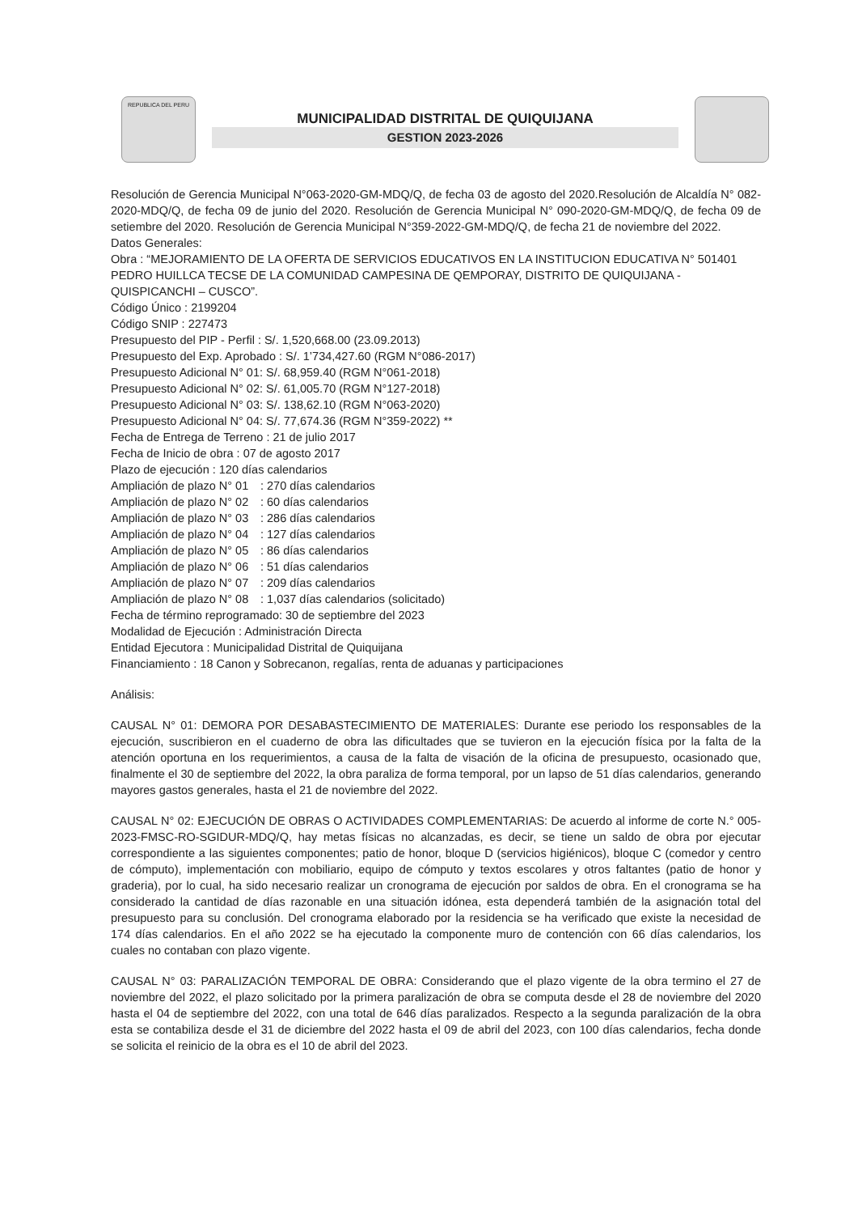REPUBLICA DEL PERU
MUNICIPALIDAD DISTRITAL DE QUIQUIJANA
GESTION 2023-2026
Resolución de Gerencia Municipal N°063-2020-GM-MDQ/Q, de fecha 03 de agosto del 2020.Resolución de Alcaldía N° 082-2020-MDQ/Q, de fecha 09 de junio del 2020. Resolución de Gerencia Municipal N° 090-2020-GM-MDQ/Q, de fecha 09 de setiembre del 2020. Resolución de Gerencia Municipal N°359-2022-GM-MDQ/Q, de fecha 21 de noviembre del 2022.
Datos Generales:
Obra : “MEJORAMIENTO DE LA OFERTA DE SERVICIOS EDUCATIVOS EN LA INSTITUCION EDUCATIVA N° 501401 PEDRO HUILLCA TECSE DE LA COMUNIDAD CAMPESINA DE QEMPORAY, DISTRITO DE QUIQUIJANA - QUISPICANCHI – CUSCO”.
Código Único : 2199204
Código SNIP : 227473
Presupuesto del PIP - Perfil : S/. 1,520,668.00 (23.09.2013)
Presupuesto del Exp. Aprobado : S/. 1’734,427.60 (RGM N°086-2017)
Presupuesto Adicional N° 01: S/. 68,959.40 (RGM N°061-2018)
Presupuesto Adicional N° 02: S/. 61,005.70 (RGM N°127-2018)
Presupuesto Adicional N° 03: S/. 138,62.10 (RGM N°063-2020)
Presupuesto Adicional N° 04: S/. 77,674.36 (RGM N°359-2022) **
Fecha de Entrega de Terreno : 21 de julio 2017
Fecha de Inicio de obra : 07 de agosto 2017
Plazo de ejecución : 120 días calendarios
Ampliación de plazo N° 01 : 270 días calendarios
Ampliación de plazo N° 02 : 60 días calendarios
Ampliación de plazo N° 03 : 286 días calendarios
Ampliación de plazo N° 04 : 127 días calendarios
Ampliación de plazo N° 05 : 86 días calendarios
Ampliación de plazo N° 06 : 51 días calendarios
Ampliación de plazo N° 07 : 209 días calendarios
Ampliación de plazo N° 08 : 1,037 días calendarios (solicitado)
Fecha de término reprogramado: 30 de septiembre del 2023
Modalidad de Ejecución : Administración Directa
Entidad Ejecutora : Municipalidad Distrital de Quiquijana
Financiamiento : 18 Canon y Sobrecanon, regalías, renta de aduanas y participaciones
Análisis:
CAUSAL N° 01: DEMORA POR DESABASTECIMIENTO DE MATERIALES: Durante ese periodo los responsables de la ejecución, suscribieron en el cuaderno de obra las dificultades que se tuvieron en la ejecución física por la falta de la atención oportuna en los requerimientos, a causa de la falta de visación de la oficina de presupuesto, ocasionado que, finalmente el 30 de septiembre del 2022, la obra paraliza de forma temporal, por un lapso de 51 días calendarios, generando mayores gastos generales, hasta el 21 de noviembre del 2022.
CAUSAL N° 02: EJECUCIÓN DE OBRAS O ACTIVIDADES COMPLEMENTARIAS: De acuerdo al informe de corte N.° 005-2023-FMSC-RO-SGIDUR-MDQ/Q, hay metas físicas no alcanzadas, es decir, se tiene un saldo de obra por ejecutar correspondiente a las siguientes componentes; patio de honor, bloque D (servicios higiénicos), bloque C (comedor y centro de cómputo), implementación con mobiliario, equipo de cómputo y textos escolares y otros faltantes (patio de honor y graderia), por lo cual, ha sido necesario realizar un cronograma de ejecución por saldos de obra. En el cronograma se ha considerado la cantidad de días razonable en una situación idónea, esta dependerá también de la asignación total del presupuesto para su conclusión. Del cronograma elaborado por la residencia se ha verificado que existe la necesidad de 174 días calendarios. En el año 2022 se ha ejecutado la componente muro de contención con 66 días calendarios, los cuales no contaban con plazo vigente.
CAUSAL N° 03: PARALIZACIÓN TEMPORAL DE OBRA: Considerando que el plazo vigente de la obra termino el 27 de noviembre del 2022, el plazo solicitado por la primera paralización de obra se computa desde el 28 de noviembre del 2020 hasta el 04 de septiembre del 2022, con una total de 646 días paralizados. Respecto a la segunda paralización de la obra esta se contabiliza desde el 31 de diciembre del 2022 hasta el 09 de abril del 2023, con 100 días calendarios, fecha donde se solicita el reinicio de la obra es el 10 de abril del 2023.